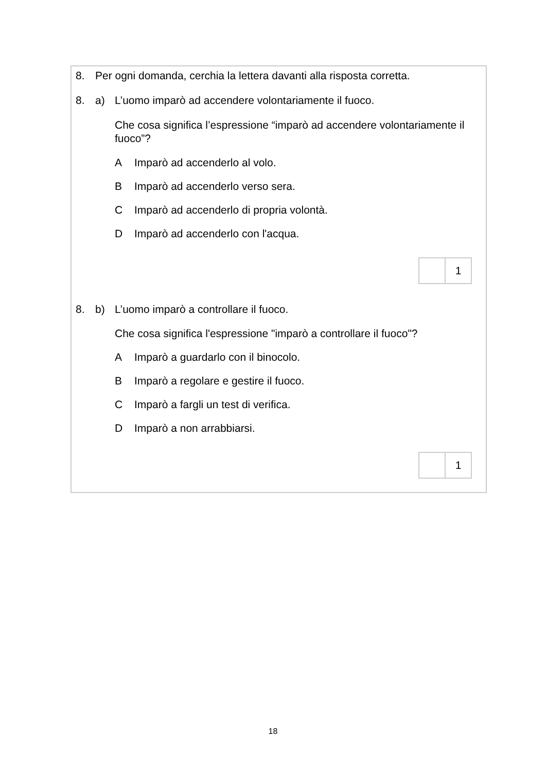8. Per ogni domanda, cerchia la lettera davanti alla risposta corretta.
8. a) L’uomo imparò ad accendere volontariamente il fuoco.
Che cosa significa l’espressione “imparò ad accendere volontariamente il fuoco”?
A Imparò ad accenderlo al volo.
B Imparò ad accenderlo verso sera.
C Imparò ad accenderlo di propria volontà.
D Imparò ad accenderlo con l'acqua.
1
8. b) L’uomo imparò a controllare il fuoco.
Che cosa significa l'espressione "imparò a controllare il fuoco"?
A Imparò a guardarlo con il binocolo.
B Imparò a regolare e gestire il fuoco.
C Imparò a fargli un test di verifica.
D Imparò a non arrabbiarsi.
1
18